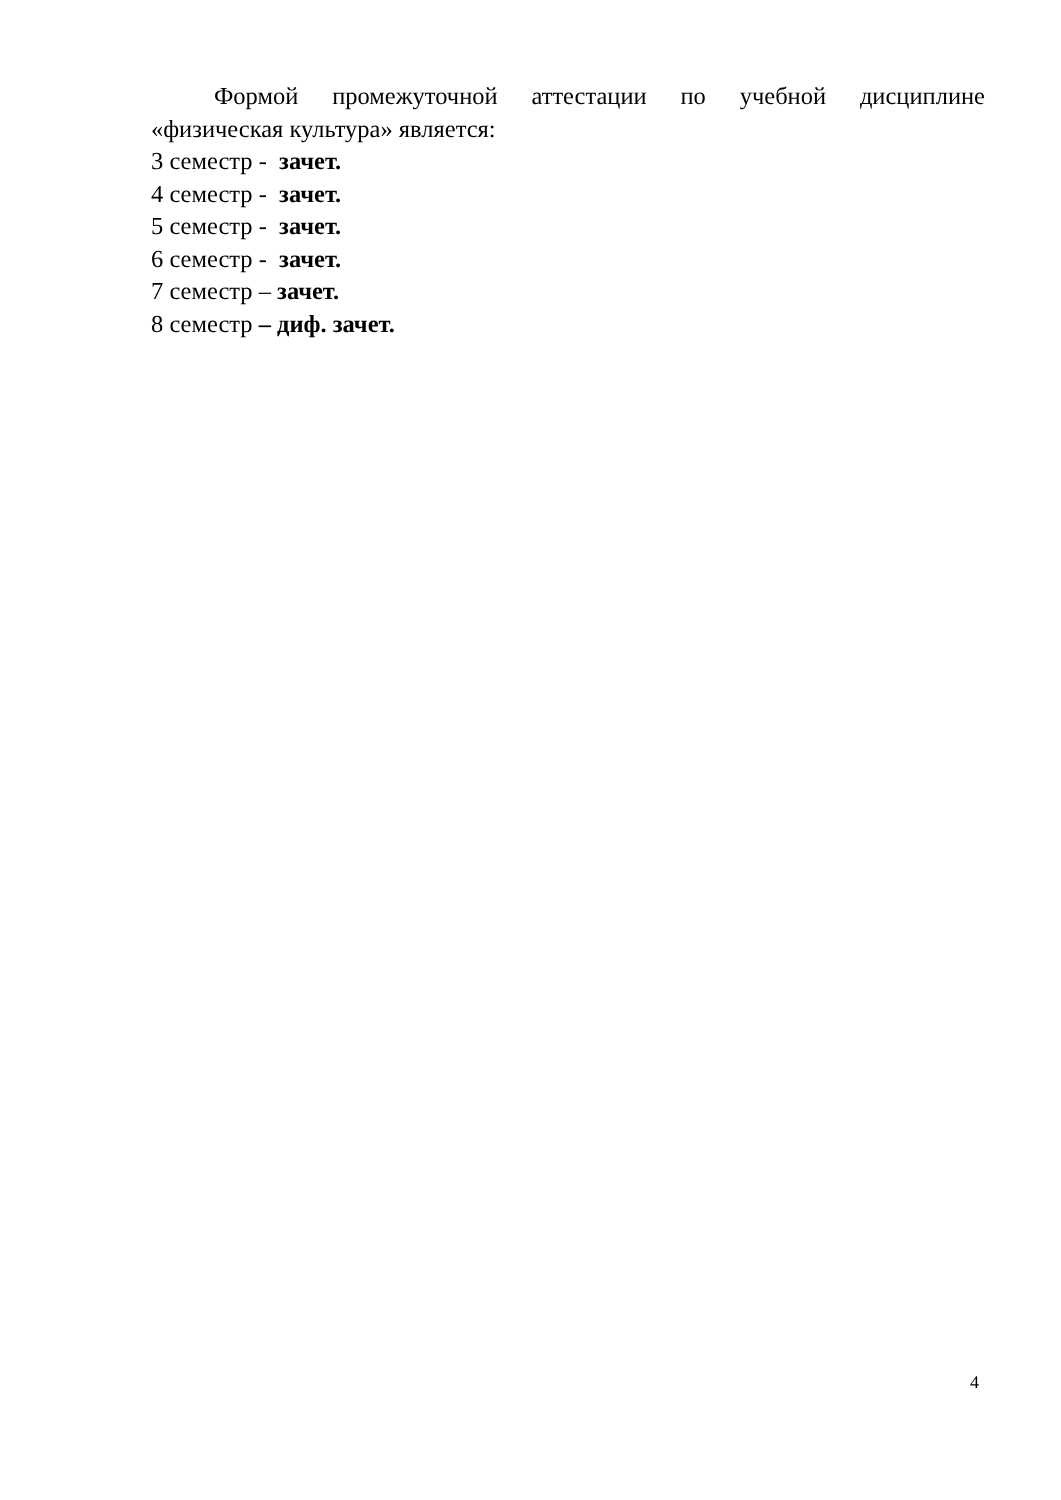Формой промежуточной аттестации по учебной дисциплине «физическая культура» является:
3 семестр - зачет.
4 семестр - зачет.
5 семестр - зачет.
6 семестр - зачет.
7 семестр – зачет.
8 семестр – диф. зачет.
4